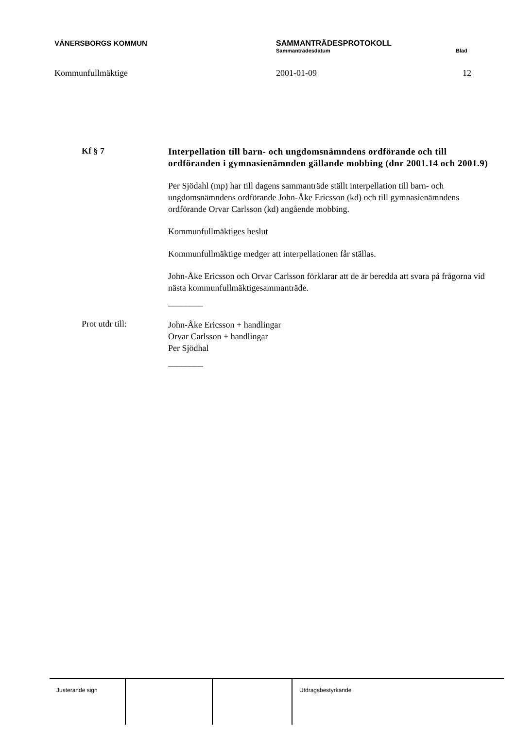VÄNERSBORGS KOMMUN SAMMANTRÄDESPROTOKOLL
Sammanträdesdatum Blad
Kommunfullmäktige 2001-01-09 12
Kf § 7
Interpellation till barn- och ungdomsnämndens ordförande och till ordföranden i gymnasienämnden gällande mobbing (dnr 2001.14 och 2001.9)
Per Sjödahl (mp) har till dagens sammanträde ställt interpellation till barn- och ungdomsnämndens ordförande John-Åke Ericsson (kd) och till gymnasienämndens ordförande Orvar Carlsson (kd) angående mobbing.
Kommunfullmäktiges beslut
Kommunfullmäktige medger att interpellationen får ställas.
John-Åke Ericsson och Orvar Carlsson förklarar att de är beredda att svara på frågorna vid nästa kommunfullmäktigesammanträde.
________
Prot utdr till:
John-Åke Ericsson + handlingar
Orvar Carlsson + handlingar
Per Sjödhal
________
Justerande sign Utdragsbestyrkande